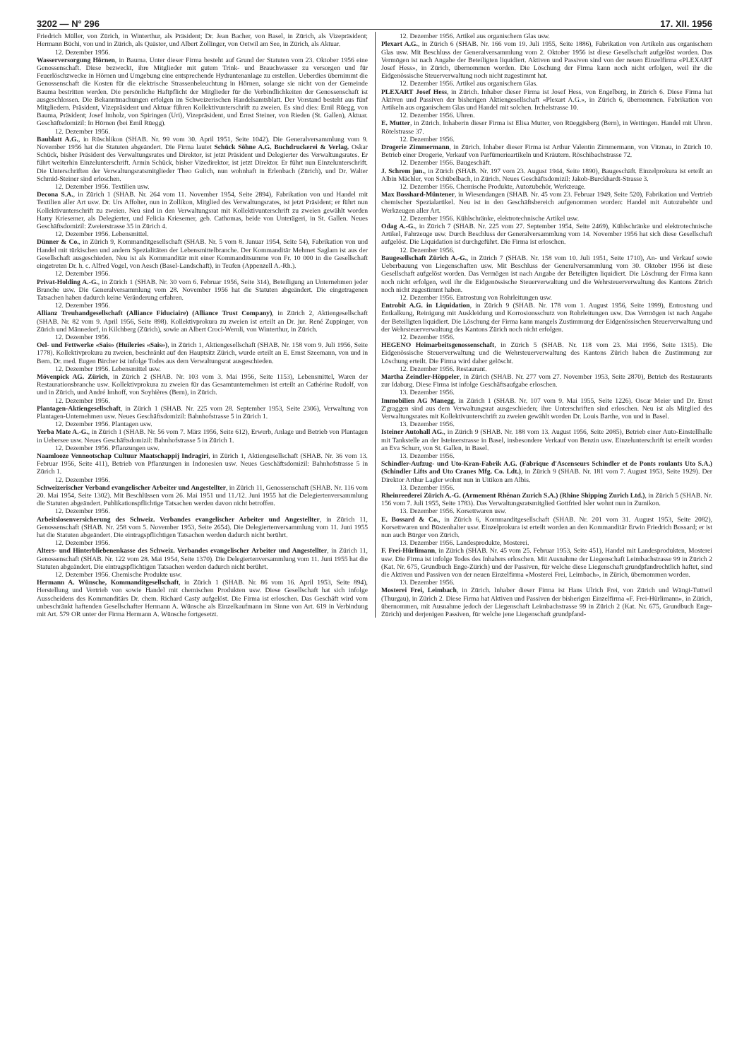3202 — N° 296 17. XII. 1956
Friedrich Müller, von Zürich, in Winterthur, als Präsident; Dr. Jean Bacher, von Basel, in Zürich, als Vizepräsident; Hermann Büchi, von und in Zürich, als Quästor, und Albert Zollinger, von Oetwil am See, in Zürich, als Aktuar.
12. Dezember 1956.
Wasserversorgung Hörnen, in Bauma. Unter dieser Firma besteht auf Grund der Statuten vom 23. Oktober 1956 eine Genossenschaft. Diese bezweckt, ihre Mitglieder mit gutem Trink- und Brauchwasser zu versorgen und für Feuerlöschzwecke in Hörnen und Umgebung eine entsprechende Hydrantenanlage zu erstellen. Ueberdies übernimmt die Genossenschaft die Kosten für die elektrische Strassenbeleuchtung in Hörnen, solange sie nicht von der Gemeinde Bauma bestritten werden. Die persönliche Haftpflicht der Mitglieder für die Verbindlichkeiten der Genossenschaft ist ausgeschlossen. Die Bekanntmachungen erfolgen im Schweizerischen Handelsamtsblatt. Der Vorstand besteht aus fünf Mitgliedern. Präsident, Vizepräsident und Aktuar führen Kollektivunterschrift zu zweien. Es sind dies: Emil Rüegg, von Bauma, Präsident; Josef Imholz, von Spiringen (Uri), Vizepräsident, und Ernst Steiner, von Rieden (St. Gallen), Aktuar. Geschäftsdomizil: In Hörnen (bei Emil Rüegg).
12. Dezember 1956.
Baublatt A.G., in Rüschlikon (SHAB. Nr. 99 vom 30. April 1951, Seite 1042). Die Generalversammlung vom 9. November 1956 hat die Statuten abgeändert. Die Firma lautet Schück Söhne A.G. Buchdruckerei & Verlag. Oskar Schück, bisher Präsident des Verwaltungsrates und Direktor, ist jetzt Präsident und Delegierter des Verwaltungsrates. Er führt weiterhin Einzelunterschrift. Armin Schück, bisher Vizedirektor, ist jetzt Direktor. Er führt nun Einzelunterschrift. Die Unterschriften der Verwaltungsratsmitglieder Theo Gulich, nun wohnhaft in Erlenbach (Zürich), und Dr. Walter Schmid-Steiner sind erloschen.
12. Dezember 1956. Textilien usw.
Decona S.A., in Zürich 1 (SHAB. Nr. 264 vom 11. November 1954, Seite 2894), Fabrikation von und Handel mit Textilien aller Art usw. Dr. Urs Affolter, nun in Zollikon, Mitglied des Verwaltungsrates, ist jetzt Präsident; er führt nun Kollektivunterschrift zu zweien. Neu sind in den Verwaltungsrat mit Kollektivunterschrift zu zweien gewählt worden Harry Kriesemer, als Delegierter, und Felicia Kriesemer, geb. Cathomas, beide von Unterägeri, in St. Gallen. Neues Geschäftsdomizil: Zweierstrasse 35 in Zürich 4.
12. Dezember 1956. Lebensmittel.
Dünner & Co., in Zürich 9, Kommanditgesellschaft (SHAB. Nr. 5 vom 8. Januar 1954, Seite 54), Fabrikation von und Handel mit türkischen und andern Spezialitäten der Lebensmittelbranche. Der Kommanditär Mehmet Saglam ist aus der Gesellschaft ausgeschieden. Neu ist als Kommanditär mit einer Kommanditsumme von Fr. 10 000 in die Gesellschaft eingetreten Dr. h. c. Alfred Vogel, von Aesch (Basel-Landschaft), in Teufen (Appenzell A.-Rh.).
12. Dezember 1956.
Privat-Holding A.-G., in Zürich 1 (SHAB. Nr. 30 vom 6. Februar 1956, Seite 314), Beteiligung an Unternehmen jeder Branche usw. Die Generalversammlung vom 28. November 1956 hat die Statuten abgeändert. Die eingetragenen Tatsachen haben dadurch keine Veränderung erfahren.
12. Dezember 1956.
Allianz Treuhandgesellschaft (Alliance Fiduciaire) (Alliance Trust Company), in Zürich 2, Aktiengesellschaft (SHAB. Nr. 82 vom 9. April 1956, Seite 898). Kollektivprokura zu zweien ist erteilt an Dr. jur. René Zuppinger, von Zürich und Männedorf, in Kilchberg (Zürich), sowie an Albert Croci-Wernli, von Winterthur, in Zürich.
12. Dezember 1956.
Oel- und Fettwerke «Sais» (Huileries «Sais»), in Zürich 1, Aktiengesellschaft (SHAB. Nr. 158 vom 9. Juli 1956, Seite 1778). Kollektivprokura zu zweien, beschränkt auf den Hauptsitz Zürich, wurde erteilt an E. Ernst Szeemann, von und in Bern. Dr. med. Eugen Bircher ist infolge Todes aus dem Verwaltungsrat ausgeschieden.
12. Dezember 1956. Lebensmittel usw.
Mövenpick AG. Zürich, in Zürich 2 (SHAB. Nr. 103 vom 3. Mai 1956, Seite 1153), Lebensmittel, Waren der Restaurationsbranche usw. Kollektivprokura zu zweien für das Gesamtunternehmen ist erteilt an Cathérine Rudolf, von und in Zürich, und André Imhoff, von Soyhières (Bern), in Zürich.
12. Dezember 1956.
Plantagen-Aktiengesellschaft, in Zürich 1 (SHAB. Nr. 225 vom 28. September 1953, Seite 2306), Verwaltung von Plantagen-Unternehmen usw. Neues Geschäftsdomizil: Bahnhofstrasse 5 in Zürich 1.
12. Dezember 1956. Plantagen usw.
Yerba Mate A.-G., in Zürich 1 (SHAB. Nr. 56 vom 7. März 1956, Seite 612), Erwerb, Anlage und Betrieb von Plantagen in Uebersee usw. Neues Geschäftsdomizil: Bahnhofstrasse 5 in Zürich 1.
12. Dezember 1956. Pflanzungen usw.
Naamlooze Vennootschap Cultuur Maatschappij Indragiri, in Zürich 1, Aktiengesellschaft (SHAB. Nr. 36 vom 13. Februar 1956, Seite 411), Betrieb von Pflanzungen in Indonesien usw. Neues Geschäftsdomizil: Bahnhofstrasse 5 in Zürich 1.
12. Dezember 1956.
Schweizerischer Verband evangelischer Arbeiter und Angestellter, in Zürich 11, Genossenschaft (SHAB. Nr. 116 vom 20. Mai 1954, Seite 1302). Mit Beschlüssen vom 26. Mai 1951 und 11./12. Juni 1955 hat die Delegiertenversammlung die Statuten abgeändert. Publikationspflichtige Tatsachen werden davon nicht betroffen.
12. Dezember 1956.
Arbeitslosenversicherung des Schweiz. Verbandes evangelischer Arbeiter und Angestellter, in Zürich 11, Genossenschaft (SHAB. Nr. 258 vom 5. November 1953, Seite 2654). Die Delegiertenversammlung vom 11. Juni 1955 hat die Statuten abgeändert. Die eintragspflichtigen Tatsachen werden dadurch nicht berührt.
12. Dezember 1956.
Alters- und Hinterbliebenenkasse des Schweiz. Verbandes evangelischer Arbeiter und Angestellter, in Zürich 11, Genossenschaft (SHAB. Nr. 122 vom 28. Mai 1954, Seite 1370). Die Delegiertenversammlung vom 11. Juni 1955 hat die Statuten abgeändert. Die eintragspflichtigen Tatsachen werden dadurch nicht berührt.
12. Dezember 1956. Chemische Produkte usw.
Hermann A. Wünsche, Kommanditgesellschaft, in Zürich 1 (SHAB. Nr. 86 vom 16. April 1953, Seite 894), Herstellung und Vertrieb von sowie Handel mit chemischen Produkten usw. Diese Gesellschaft hat sich infolge Ausscheidens des Kommanditärs Dr. chem. Richard Casty aufgelöst. Die Firma ist erloschen. Das Geschäft wird vom unbeschränkt haftenden Gesellschafter Hermann A. Wünsche als Einzelkaufmann im Sinne von Art. 619 in Verbindung mit Art. 579 OR unter der Firma Hermann A. Wünsche fortgesetzt.
12. Dezember 1956. Artikel aus organischem Glas usw.
Plexart A.G., in Zürich 6 (SHAB. Nr. 166 vom 19. Juli 1955, Seite 1886), Fabrikation von Artikeln aus organischem Glas usw. Mit Beschluss der Generalversammlung vom 2. Oktober 1956 ist diese Gesellschaft aufgelöst worden. Das Vermögen ist nach Angabe der Beteiligten liquidiert. Aktiven und Passiven sind von der neuen Einzelfirma «PLEXART Josef Hess», in Zürich, übernommen worden. Die Löschung der Firma kann noch nicht erfolgen, weil ihr die Eidgenössische Steuerverwaltung noch nicht zugestimmt hat.
12. Dezember 1956. Artikel aus organischem Glas.
PLEXART Josef Hess, in Zürich. Inhaber dieser Firma ist Josef Hess, von Engelberg, in Zürich 6. Diese Firma hat Aktiven und Passiven der bisherigen Aktiengesellschaft «Plexart A.G.», in Zürich 6, übernommen. Fabrikation von Artikeln aus organischem Glas und Handel mit solchen. Irchelstrasse 10.
12. Dezember 1956. Uhren.
E. Mutter, in Zürich. Inhaberin dieser Firma ist Elisa Mutter, von Rüeggisberg (Bern), in Wettingen. Handel mit Uhren. Rötelstrasse 37.
12. Dezember 1956.
Drogerie Zimmermann, in Zürich. Inhaber dieser Firma ist Arthur Valentin Zimmermann, von Vitznau, in Zürich 10. Betrieb einer Drogerie, Verkauf von Parfümerieartikeln und Kräutern. Röschibachstrasse 72.
12. Dezember 1956. Baugeschäft.
J. Schrem jun., in Zürich (SHAB. Nr. 197 vom 23. August 1944, Seite 1890), Baugeschäft. Einzelprokura ist erteilt an Albin Mächler, von Schübelbach, in Zürich. Neues Geschäftsdomizil: Jakob-Burckhardt-Strasse 3.
12. Dezember 1956. Chemische Produkte, Autozubehör, Werkzeuge.
Max Bosshard-Müntener, in Wiesendangen (SHAB. Nr. 45 vom 23. Februar 1949, Seite 520), Fabrikation und Vertrieb chemischer Spezialartikel. Neu ist in den Geschäftsbereich aufgenommen worden: Handel mit Autozubehör und Werkzeugen aller Art.
12. Dezember 1956. Kühlschränke, elektrotechnische Artikel usw.
Odag A.-G., in Zürich 7 (SHAB. Nr. 225 vom 27. September 1954, Seite 2469), Kühlschränke und elektrotechnische Artikel, Fahrzeuge usw. Durch Beschluss der Generalversammlung vom 14. November 1956 hat sich diese Gesellschaft aufgelöst. Die Liquidation ist durchgeführt. Die Firma ist erloschen.
12. Dezember 1956.
Baugesellschaft Zürich A.-G., in Zürich 7 (SHAB. Nr. 158 vom 10. Juli 1951, Seite 1710), An- und Verkauf sowie Ueberbauung von Liegenschaften usw. Mit Beschluss der Generalversammlung vom 30. Oktober 1956 ist diese Gesellschaft aufgelöst worden. Das Vermögen ist nach Angabe der Beteiligten liquidiert. Die Löschung der Firma kann noch nicht erfolgen, weil ihr die Eidgenössische Steuerverwaltung und die Wehrsteuerverwaltung des Kantons Zürich noch nicht zugestimmt haben.
12. Dezember 1956. Entrostung von Rohrleitungen usw.
Entrobit A.G. in Liquidation, in Zürich 9 (SHAB. Nr. 178 vom 1. August 1956, Seite 1999), Entrostung und Entkalkung, Reinigung mit Auskleidung und Korrosionsschutz von Rohrleitungen usw. Das Vermögen ist nach Angabe der Beteiligten liquidiert. Die Löschung der Firma kann mangels Zustimmung der Eidgenössischen Steuerverwaltung und der Wehrsteuerverwaltung des Kantons Zürich noch nicht erfolgen.
12. Dezember 1956.
HEGENO Heimarbeitsgenossenschaft, in Zürich 5 (SHAB. Nr. 118 vom 23. Mai 1956, Seite 1315). Die Eidgenössische Steuerverwaltung und die Wehrsteuerverwaltung des Kantons Zürich haben die Zustimmung zur Löschung erteilt. Die Firma wird daher gelöscht.
12. Dezember 1956. Restaurant.
Martha Zeindler-Höppeler, in Zürich (SHAB. Nr. 277 vom 27. November 1953, Seite 2870), Betrieb des Restaurants zur Idaburg. Diese Firma ist infolge Geschäftsaufgabe erloschen.
13. Dezember 1956.
Immobilien AG Manegg, in Zürich 1 (SHAB. Nr. 107 vom 9. Mai 1955, Seite 1226). Oscar Meier und Dr. Ernst Z'graggen sind aus dem Verwaltungsrat ausgeschieden; ihre Unterschriften sind erloschen. Neu ist als Mitglied des Verwaltungsrates mit Kollektivunterschrift zu zweien gewählt worden Dr. Louis Barthe, von und in Basel.
13. Dezember 1956.
Isteiner Autohall AG., in Zürich 9 (SHAB. Nr. 188 vom 13. August 1956, Seite 2085), Betrieb einer Auto-Einstellhalle mit Tankstelle an der Isteinerstrasse in Basel, insbesondere Verkauf von Benzin usw. Einzelunterschrift ist erteilt worden an Eva Schurr, von St. Gallen, in Basel.
13. Dezember 1956.
Schindler-Aufzug- und Uto-Kran-Fabrik A.G. (Fabrique d'Ascenseurs Schindler et de Ponts roulants Uto S.A.) (Schindler Lifts and Uto Cranes Mfg. Co. Ldt.), in Zürich 9 (SHAB. Nr. 181 vom 7. August 1953, Seite 1929). Der Direktor Arthur Lagler wohnt nun in Uitikon am Albis.
13. Dezember 1956.
Rheinreederei Zürich A.-G. (Armement Rhénan Zurich S.A.) (Rhine Shipping Zurich Ltd.), in Zürich 5 (SHAB. Nr. 156 vom 7. Juli 1955, Seite 1783). Das Verwaltungsratsmitglied Gottfried Isler wohnt nun in Zumikon.
13. Dezember 1956. Korsettwaren usw.
E. Bossard & Co., in Zürich 6, Kommanditgesellschaft (SHAB. Nr. 201 vom 31. August 1953, Seite 2082), Korsettwaren und Büstenhalter usw. Einzelprokura ist erteilt worden an den Kommanditär Erwin Friedrich Bossard; er ist nun auch Bürger von Zürich.
13. Dezember 1956. Landesprodukte, Mosterei.
F. Frei-Hürlimann, in Zürich (SHAB. Nr. 45 vom 25. Februar 1953, Seite 451), Handel mit Landesprodukten, Mosterei usw. Die Firma ist infolge Todes des Inhabers erloschen. Mit Ausnahme der Liegenschaft Leimbachstrasse 99 in Zürich 2 (Kat. Nr. 675, Grundbuch Enge-Zürich) und der Passiven, für welche diese Liegenschaft grundpfandrechtlich haftet, sind die Aktiven und Passiven von der neuen Einzelfirma «Mosterei Frei, Leimbach», in Zürich, übernommen worden.
13. Dezember 1956.
Mosterei Frei, Leimbach, in Zürich. Inhaber dieser Firma ist Hans Ulrich Frei, von Zürich und Wängi-Tuttwil (Thurgau), in Zürich 2. Diese Firma hat Aktiven und Passiven der bisherigen Einzelfirma «F. Frei-Hürlimann», in Zürich, übernommen, mit Ausnahme jedoch der Liegenschaft Leimbachstrasse 99 in Zürich 2 (Kat. Nr. 675, Grundbuch Enge-Zürich) und derjenigen Passiven, für welche jene Liegenschaft grundpfand-